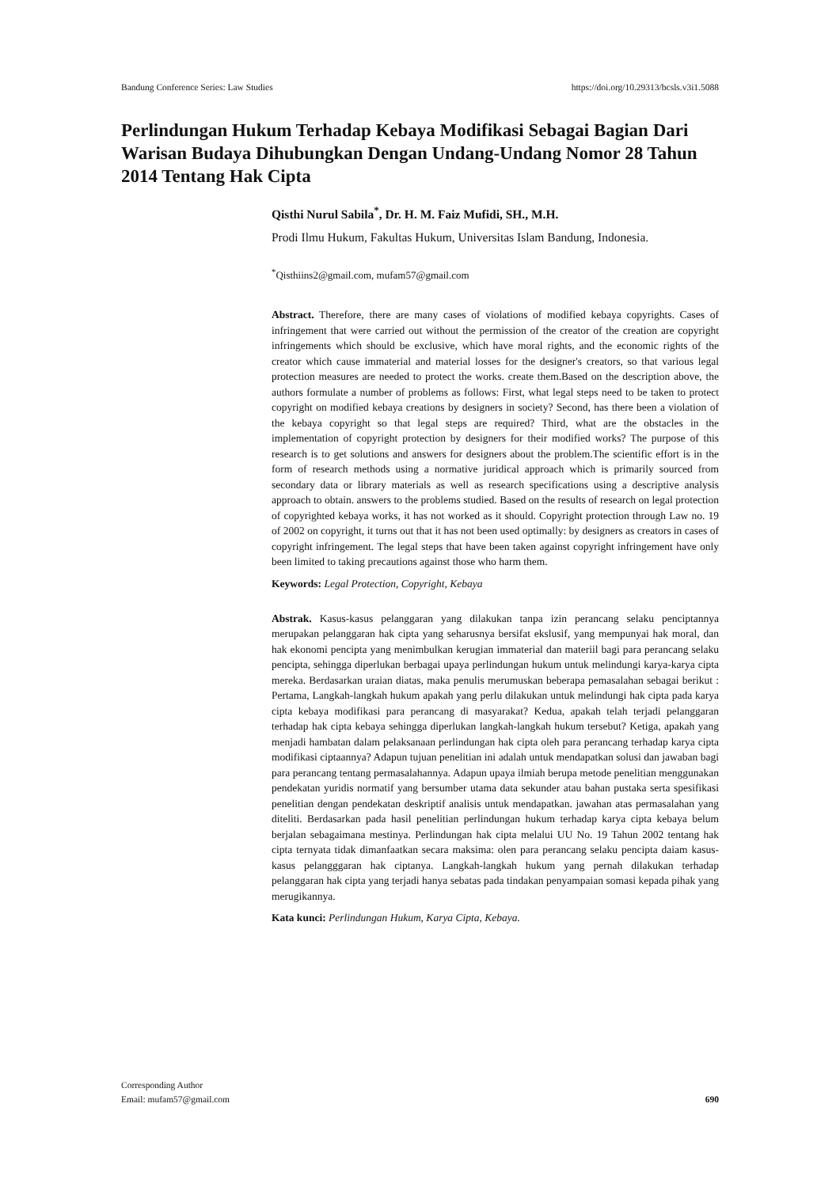Bandung Conference Series: Law Studies https://doi.org/10.29313/bcsls.v3i1.5088
Perlindungan Hukum Terhadap Kebaya Modifikasi Sebagai Bagian Dari Warisan Budaya Dihubungkan Dengan Undang-Undang Nomor 28 Tahun 2014 Tentang Hak Cipta
Qisthi Nurul Sabila<sup>*</sup>, Dr. H. M. Faiz Mufidi, SH., M.H.
Prodi Ilmu Hukum, Fakultas Hukum, Universitas Islam Bandung, Indonesia.
<sup>*</sup> Qisthiins2@gmail.com, mufam57@gmail.com
Abstract. Therefore, there are many cases of violations of modified kebaya copyrights. Cases of infringement that were carried out without the permission of the creator of the creation are copyright infringements which should be exclusive, which have moral rights, and the economic rights of the creator which cause immaterial and material losses for the designer's creators, so that various legal protection measures are needed to protect the works. create them.Based on the description above, the authors formulate a number of problems as follows: First, what legal steps need to be taken to protect copyright on modified kebaya creations by designers in society? Second, has there been a violation of the kebaya copyright so that legal steps are required? Third, what are the obstacles in the implementation of copyright protection by designers for their modified works? The purpose of this research is to get solutions and answers for designers about the problem.The scientific effort is in the form of research methods using a normative juridical approach which is primarily sourced from secondary data or library materials as well as research specifications using a descriptive analysis approach to obtain. answers to the problems studied. Based on the results of research on legal protection of copyrighted kebaya works, it has not worked as it should. Copyright protection through Law no. 19 of 2002 on copyright, it turns out that it has not been used optimally: by designers as creators in cases of copyright infringement. The legal steps that have been taken against copyright infringement have only been limited to taking precautions against those who harm them.
Keywords: Legal Protection, Copyright, Kebaya
Abstrak. Kasus-kasus pelanggaran yang dilakukan tanpa izin perancang selaku penciptannya merupakan pelanggaran hak cipta yang seharusnya bersifat ekslusif, yang mempunyai hak moral, dan hak ekonomi pencipta yang menimbulkan kerugian immaterial dan materiil bagi para perancang selaku pencipta, sehingga diperlukan berbagai upaya perlindungan hukum untuk melindungi karya-karya cipta mereka. Berdasarkan uraian diatas, maka penulis merumuskan beberapa pemasalahan sebagai berikut : Pertama, Langkah-langkah hukum apakah yang perlu dilakukan untuk melindungi hak cipta pada karya cipta kebaya modifikasi para perancang di masyarakat? Kedua, apakah telah terjadi pelanggaran terhadap hak cipta kebaya sehingga diperlukan langkah-langkah hukum tersebut? Ketiga, apakah yang menjadi hambatan dalam pelaksanaan perlindungan hak cipta oleh para perancang terhadap karya cipta modifikasi ciptaannya? Adapun tujuan penelitian ini adalah untuk mendapatkan solusi dan jawaban bagi para perancang tentang permasalahannya. Adapun upaya ilmiah berupa metode penelitian menggunakan pendekatan yuridis normatif yang bersumber utama data sekunder atau bahan pustaka serta spesifikasi penelitian dengan pendekatan deskriptif analisis untuk mendapatkan. jawahan atas permasalahan yang diteliti. Berdasarkan pada hasil penelitian perlindungan hukum terhadap karya cipta kebaya belum berjalan sebagaimana mestinya. Perlindungan hak cipta melalui UU No. 19 Tahun 2002 tentang hak cipta ternyata tidak dimanfaatkan secara maksima: olen para perancang selaku pencipta daiam kasus-kasus pelangggaran hak ciptanya. Langkah-langkah hukum yang pernah dilakukan terhadap pelanggaran hak cipta yang terjadi hanya sebatas pada tindakan penyampaian somasi kepada pihak yang merugikannya.
Kata kunci: Perlindungan Hukum, Karya Cipta, Kebaya.
Corresponding Author
Email: mufam57@gmail.com
690